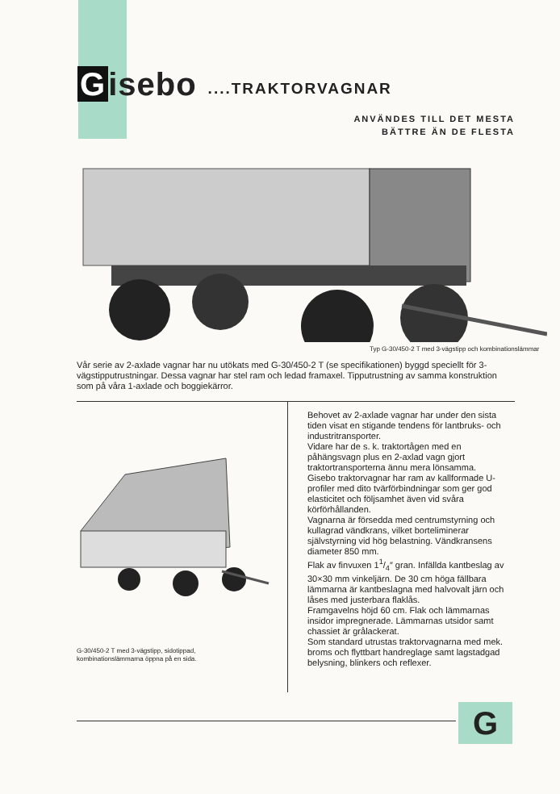Gisebo
....TRAKTORVAGNAR
ANVÄNDES TILL DET MESTA
BÄTTRE ÄN DE FLESTA
Typ G-30/450-2 T med 3-vägstipp och kombinationslämmar
Vår serie av 2-axlade vagnar har nu utökats med G-30/450-2 T (se specifikationen) byggd speciellt för 3-vägstipputrustningar. Dessa vagnar har stel ram och ledad framaxel. Tipputrustning av samma konstruktion som på våra 1-axlade och boggiekärror.
G-30/450-2 T med 3-vägstipp, sidotippad,
kombinationslämmarna öppna på en sida.
Behovet av 2-axlade vagnar har under den sista tiden visat en stigande tendens för lantbruks- och industritransporter.
Vidare har de s. k. traktortågen med en påhängsvagn plus en 2-axlad vagn gjort traktortransporterna ännu mera lönsamma.
Gisebo traktorvagnar har ram av kallformade U-profiler med dito tvärförbindningar som ger god elasticitet och följsamhet även vid svåra körförhållanden.
Vagnarna är försedda med centrumstyrning och kullagrad vändkrans, vilket borteliminerar självstyrning vid hög belastning. Vändkransens diameter 850 mm.
Flak av finvuxen 11/4″ gran. Infällda kantbeslag av 30×30 mm vinkeljärn. De 30 cm höga fällbara lämmarna är kantbeslagna med halvovalt järn och låses med justerbara flaklås.
Framgavelns höjd 60 cm. Flak och lämmarnas insidor impregnerade. Lämmarnas utsidor samt chassiet är grålackerat.
Som standard utrustas traktorvagnarna med mek. broms och flyttbart handreglage samt lagstadgad belysning, blinkers och reflexer.
G